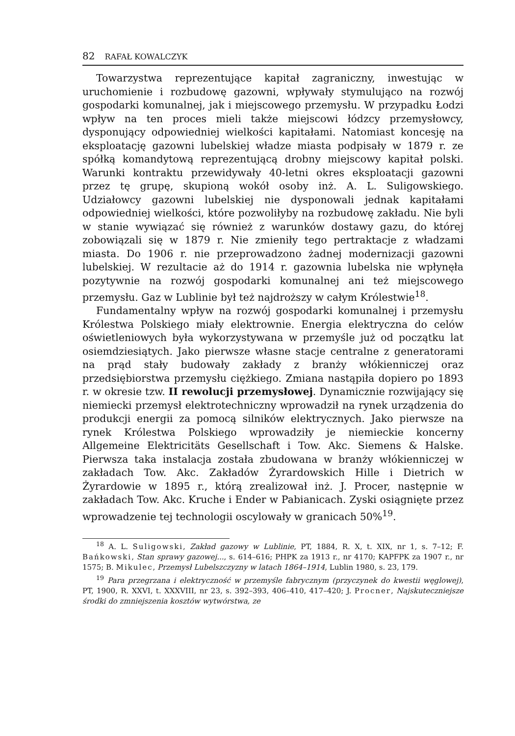82 RAFAŁ KOWALCZYK
Towarzystwa reprezentujące kapitał zagraniczny, inwestując w uruchomienie i rozbudowę gazowni, wpływały stymulująco na rozwój gospodarki komunalnej, jak i miejscowego przemysłu. W przypadku Łodzi wpływ na ten proces mieli także miejscowi łódzcy przemysłowcy, dysponujący odpowiedniej wielkości kapitałami. Natomiast koncesję na eksploatację gazowni lubelskiej władze miasta podpisały w 1879 r. ze spółką komandytową reprezentującą drobny miejscowy kapitał polski. Warunki kontraktu przewidywały 40-letni okres eksploatacji gazowni przez tę grupę, skupioną wokół osoby inż. A. L. Suligowskiego. Udziałowcy gazowni lubelskiej nie dysponowali jednak kapitałami odpowiedniej wielkości, które pozwoliłyby na rozbudowę zakładu. Nie byli w stanie wywiązać się również z warunków dostawy gazu, do której zobowiązali się w 1879 r. Nie zmieniły tego pertraktacje z władzami miasta. Do 1906 r. nie przeprowadzono żadnej modernizacji gazowni lubelskiej. W rezultacie aż do 1914 r. gazownia lubelska nie wpłynęła pozytywnie na rozwój gospodarki komunalnej ani też miejscowego przemysłu. Gaz w Lublinie był też najdroższy w całym Królestwie<sup>18</sup>.
Fundamentalny wpływ na rozwój gospodarki komunalnej i przemysłu Królestwa Polskiego miały elektrownie. Energia elektryczna do celów oświetleniowych była wykorzystywana w przemyśle już od początku lat osiemdziesiątych. Jako pierwsze własne stacje centralne z generatorami na prąd stały budowały zakłady z branży włókienniczej oraz przedsiębiorstwa przemysłu ciężkiego. Zmiana nastąpiła dopiero po 1893 r. w okresie tzw. II rewolucji przemysłowej. Dynamicznie rozwijający się niemiecki przemysł elektrotechniczny wprowadził na rynek urządzenia do produkcji energii za pomocą silników elektrycznych. Jako pierwsze na rynek Królestwa Polskiego wprowadziły je niemieckie koncerny Allgemeine Elektricitäts Gesellschaft i Tow. Akc. Siemens & Halske. Pierwsza taka instalacja została zbudowana w branży włókienniczej w zakładach Tow. Akc. Zakładów Żyrardowskich Hille i Dietrich w Żyrardowie w 1895 r., którą zrealizował inż. J. Procer, następnie w zakładach Tow. Akc. Kruche i Ender w Pabianicach. Zyski osiągnięte przez wprowadzenie tej technologii oscylowały w granicach 50%<sup>19</sup>.
<sup>18</sup> A. L. Suligowski, Zakład gazowy w Lublinie, PT, 1884, R. X, t. XIX, nr 1, s. 7–12; F. Bańkowski, Stan sprawy gazowej..., s. 614–616; PHPK za 1913 r., nr 4170; KAPFPK za 1907 r., nr 1575; B. Mikulec, Przemysł Lubelszczyzny w latach 1864–1914, Lublin 1980, s. 23, 179.
<sup>19</sup> Para przegrzana i elektryczność w przemyśle fabrycznym (przyczynek do kwestii węglowej), PT, 1900, R. XXVI, t. XXXVIII, nr 23, s. 392–393, 406–410, 417–420; J. Procner, Najskuteczniejsze środki do zmniejszenia kosztów wytwórstwa, ze